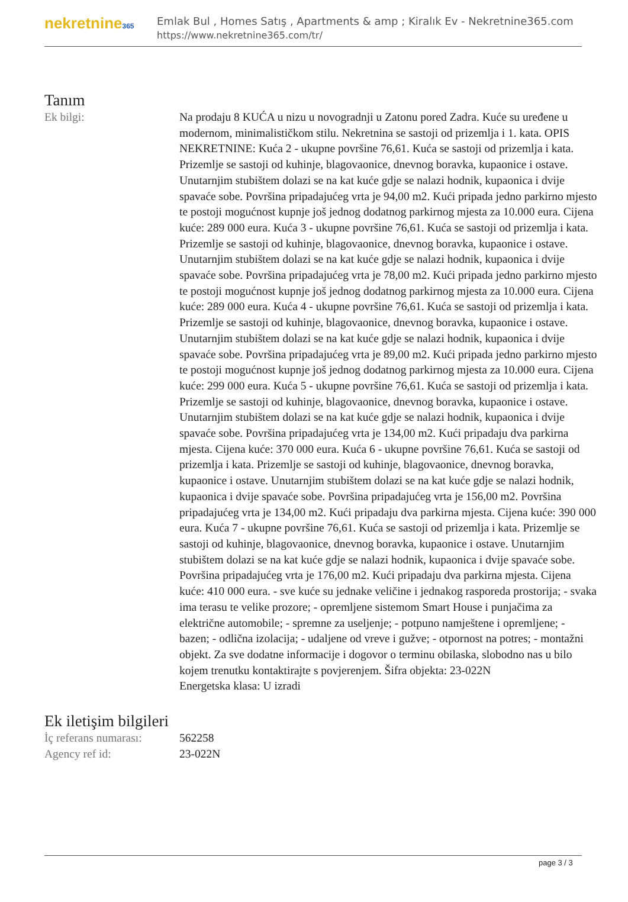nekretnine365
Emlak Bul , Homes Satış , Apartments & amp ; Kiralık Ev - Nekretnine365.com
https://www.nekretnine365.com/tr/
Tanım
| Ek bilgi: | Na prodaju 8 KUĆA u nizu u novogradnji u Zatonu pored Zadra. Kuće su uređene u modernom, minimalističkom stilu. Nekretnina se sastoji od prizemlja i 1. kata. OPIS NEKRETNINE: Kuća 2 - ukupne površine 76,61. Kuća se sastoji od prizemlja i kata. Prizemlje se sastoji od kuhinje, blagovaonice, dnevnog boravka, kupaonice i ostave. Unutarnjim stubištem dolazi se na kat kuće gdje se nalazi hodnik, kupaonica i dvije spavaće sobe. Površina pripadajućeg vrta je 94,00 m2. Kući pripada jedno parkirno mjesto te postoji mogućnost kupnje još jednog dodatnog parkirnog mjesta za 10.000 eura. Cijena kuće: 289 000 eura. Kuća 3 - ukupne površine 76,61. Kuća se sastoji od prizemlja i kata. Prizemlje se sastoji od kuhinje, blagovaonice, dnevnog boravka, kupaonice i ostave. Unutarnjim stubištem dolazi se na kat kuće gdje se nalazi hodnik, kupaonica i dvije spavaće sobe. Površina pripadajućeg vrta je 78,00 m2. Kući pripada jedno parkirno mjesto te postoji mogućnost kupnje još jednog dodatnog parkirnog mjesta za 10.000 eura. Cijena kuće: 289 000 eura. Kuća 4 - ukupne površine 76,61. Kuća se sastoji od prizemlja i kata. Prizemlje se sastoji od kuhinje, blagovaonice, dnevnog boravka, kupaonice i ostave. Unutarnjim stubištem dolazi se na kat kuće gdje se nalazi hodnik, kupaonica i dvije spavaće sobe. Površina pripadajućeg vrta je 89,00 m2. Kući pripada jedno parkirno mjesto te postoji mogućnost kupnje još jednog dodatnog parkirnog mjesta za 10.000 eura. Cijena kuće: 299 000 eura. Kuća 5 - ukupne površine 76,61. Kuća se sastoji od prizemlja i kata. Prizemlje se sastoji od kuhinje, blagovaonice, dnevnog boravka, kupaonice i ostave. Unutarnjim stubištem dolazi se na kat kuće gdje se nalazi hodnik, kupaonica i dvije spavaće sobe. Površina pripadajućeg vrta je 134,00 m2. Kući pripadaju dva parkirna mjesta. Cijena kuće: 370 000 eura. Kuća 6 - ukupne površine 76,61. Kuća se sastoji od prizemlja i kata. Prizemlje se sastoji od kuhinje, blagovaonice, dnevnog boravka, kupaonice i ostave. Unutarnjim stubištem dolazi se na kat kuće gdje se nalazi hodnik, kupaonica i dvije spavaće sobe. Površina pripadajućeg vrta je 156,00 m2. Površina pripadajućeg vrta je 134,00 m2. Kući pripadaju dva parkirna mjesta. Cijena kuće: 390 000 eura. Kuća 7 - ukupne površine 76,61. Kuća se sastoji od prizemlja i kata. Prizemlje se sastoji od kuhinje, blagovaonice, dnevnog boravka, kupaonice i ostave. Unutarnjim stubištem dolazi se na kat kuće gdje se nalazi hodnik, kupaonica i dvije spavaće sobe. Površina pripadajućeg vrta je 176,00 m2. Kući pripadaju dva parkirna mjesta. Cijena kuće: 410 000 eura. - sve kuće su jednake veličine i jednakog rasporeda prostorija; - svaka ima terasu te velike prozore; - opremljene sistemom Smart House i punjačima za električne automobile; - spremne za useljenje; - potpuno namještene i opremljene; - bazen; - odlična izolacija; - udaljene od vreve i gužve; - otpornost na potres; - montažni objekt. Za sve dodatne informacije i dogovor o terminu obilaska, slobodno nas u bilo kojem trenutku kontaktirajte s povjerenjem. Šifra objekta: 23-022N Energetska klasa: U izradi |
Ek iletişim bilgileri
| İç referans numarası: | 562258 |
| Agency ref id: | 23-022N |
page 3 / 3